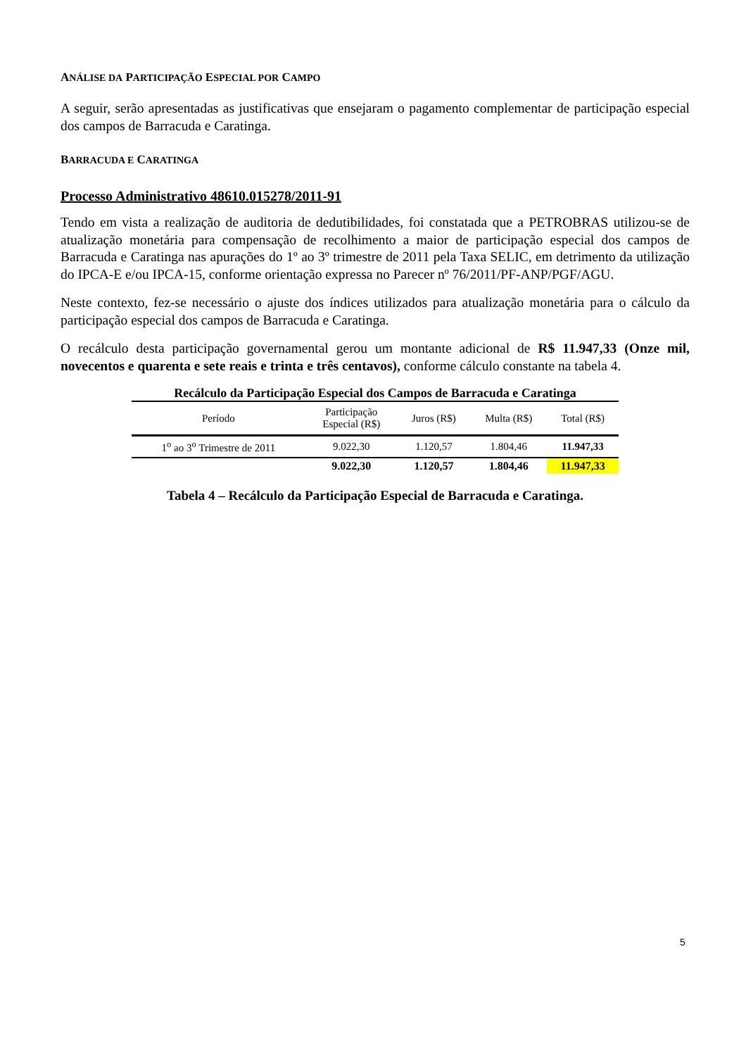ANÁLISE DA PARTICIPAÇÃO ESPECIAL POR CAMPO
A seguir, serão apresentadas as justificativas que ensejaram o pagamento complementar de participação especial dos campos de Barracuda e Caratinga.
BARRACUDA E CARATINGA
Processo Administrativo 48610.015278/2011-91
Tendo em vista a realização de auditoria de dedutibilidades, foi constatada que a PETROBRAS utilizou-se de atualização monetária para compensação de recolhimento a maior de participação especial dos campos de Barracuda e Caratinga nas apurações do 1º ao 3º trimestre de 2011 pela Taxa SELIC, em detrimento da utilização do IPCA-E e/ou IPCA-15, conforme orientação expressa no Parecer nº 76/2011/PF-ANP/PGF/AGU.
Neste contexto, fez-se necessário o ajuste dos índices utilizados para atualização monetária para o cálculo da participação especial dos campos de Barracuda e Caratinga.
O recálculo desta participação governamental gerou um montante adicional de R$ 11.947,33 (Onze mil, novecentos e quarenta e sete reais e trinta e três centavos), conforme cálculo constante na tabela 4.
Recálculo da Participação Especial dos Campos de Barracuda e Caratinga
| Período | Participação Especial (R$) | Juros (R$) | Multa (R$) | Total (R$) |
| --- | --- | --- | --- | --- |
| 1<sup>o</sup> ao 3<sup>o</sup> Trimestre de 2011 | 9.022,30 | 1.120,57 | 1.804,46 | 11.947,33 |
| | 9.022,30 | 1.120,57 | 1.804,46 | 11.947,33 |
Tabela 4 – Recálculo da Participação Especial de Barracuda e Caratinga.
5